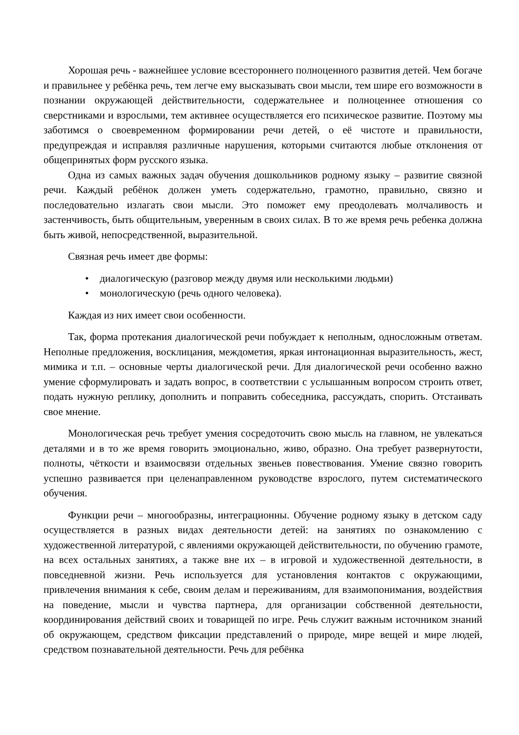Хорошая речь - важнейшее условие всестороннего полноценного развития детей. Чем богаче и правильнее у ребёнка речь, тем легче ему высказывать свои мысли, тем шире его возможности в познании окружающей действительности, содержательнее и полноценнее отношения со сверстниками и взрослыми, тем активнее осуществляется его психическое развитие. Поэтому мы заботимся о своевременном формировании речи детей, о её чистоте и правильности, предупреждая и исправляя различные нарушения, которыми считаются любые отклонения от общепринятых форм русского языка.
Одна из самых важных задач обучения дошкольников родному языку – развитие связной речи. Каждый ребёнок должен уметь содержательно, грамотно, правильно, связно и последовательно излагать свои мысли. Это поможет ему преодолевать молчаливость и застенчивость, быть общительным, уверенным в своих силах. В то же время речь ребенка должна быть живой, непосредственной, выразительной.
Связная речь имеет две формы:
• диалогическую (разговор между двумя или несколькими людьми)
• монологическую (речь одного человека).
Каждая из них имеет свои особенности.
Так, форма протекания диалогической речи побуждает к неполным, односложным ответам. Неполные предложения, восклицания, междометия, яркая интонационная выразительность, жест, мимика и т.п. – основные черты диалогической речи. Для диалогической речи особенно важно умение сформулировать и задать вопрос, в соответствии с услышанным вопросом строить ответ, подать нужную реплику, дополнить и поправить собеседника, рассуждать, спорить. Отстаивать свое мнение.
Монологическая речь требует умения сосредоточить свою мысль на главном, не увлекаться деталями и в то же время говорить эмоционально, живо, образно. Она требует развернутости, полноты, чёткости и взаимосвязи отдельных звеньев повествования. Умение связно говорить успешно развивается при целенаправленном руководстве взрослого, путем систематического обучения.
Функции речи – многообразны, интеграционны. Обучение родному языку в детском саду осуществляется в разных видах деятельности детей: на занятиях по ознакомлению с художественной литературой, с явлениями окружающей действительности, по обучению грамоте, на всех остальных занятиях, а также вне их – в игровой и художественной деятельности, в повседневной жизни. Речь используется для установления контактов с окружающими, привлечения внимания к себе, своим делам и переживаниям, для взаимопонимания, воздействия на поведение, мысли и чувства партнера, для организации собственной деятельности, координирования действий своих и товарищей по игре. Речь служит важным источником знаний об окружающем, средством фиксации представлений о природе, мире вещей и мире людей, средством познавательной деятельности. Речь для ребёнка